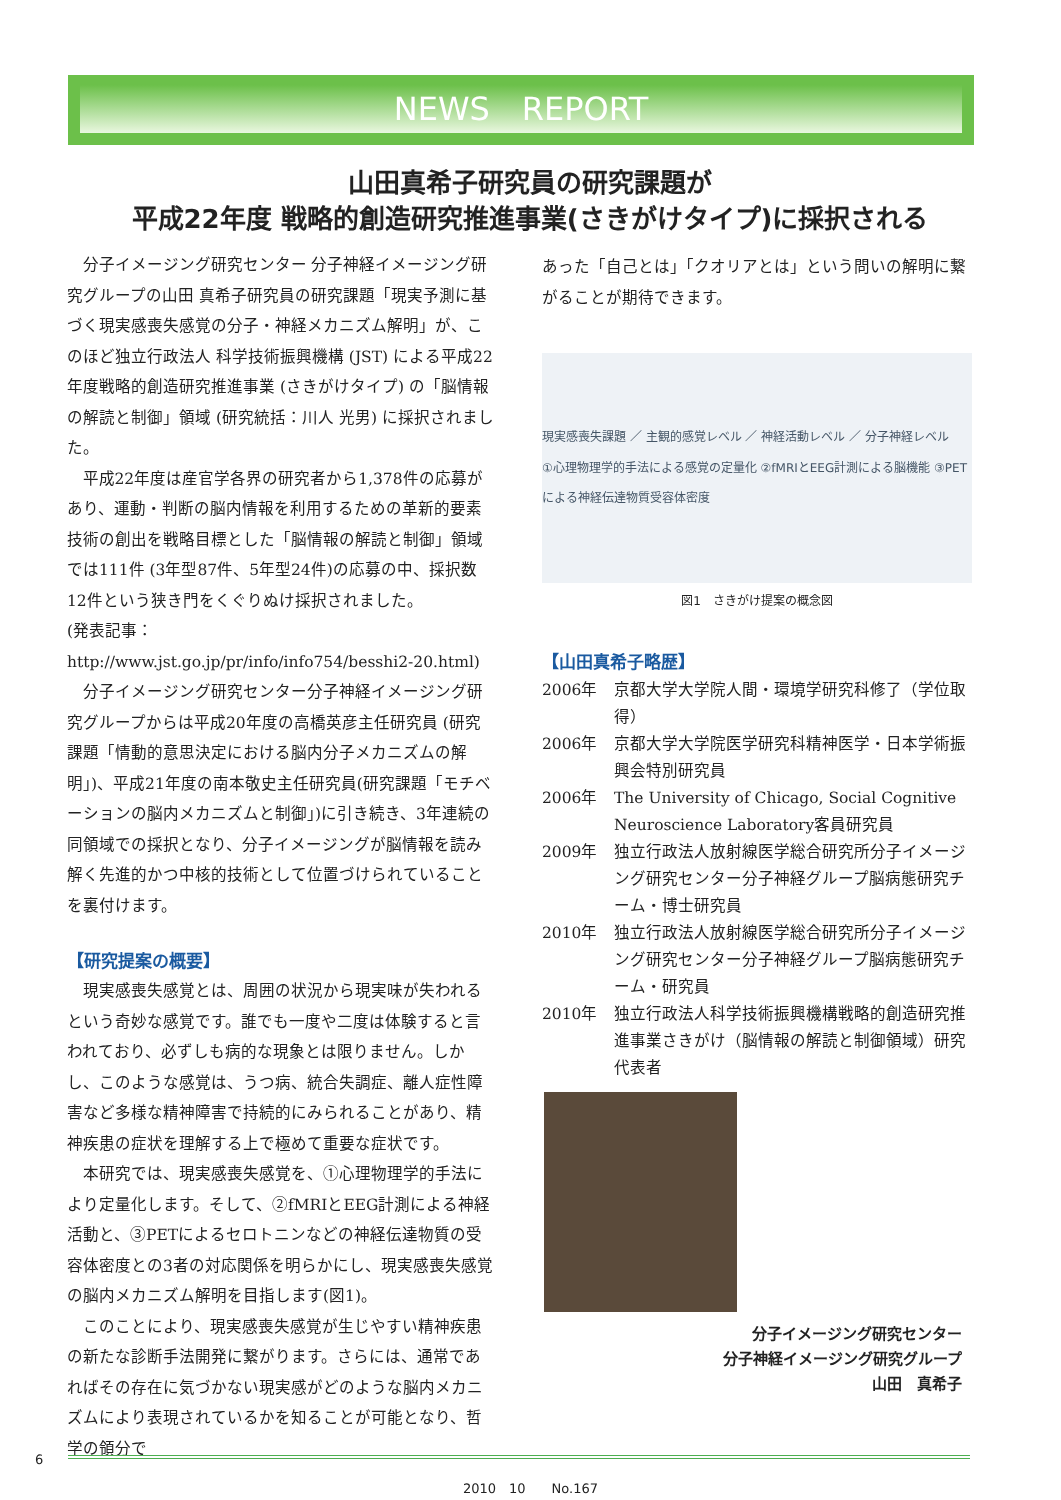NEWS　REPORT
山田真希子研究員の研究課題が
平成22年度 戦略的創造研究推進事業(さきがけタイプ)に採択される
分子イメージング研究センター 分子神経イメージング研究グループの山田 真希子研究員の研究課題「現実予測に基づく現実感喪失感覚の分子・神経メカニズム解明」が、このほど独立行政法人 科学技術振興機構 (JST) による平成22年度戦略的創造研究推進事業 (さきがけタイプ) の「脳情報の解読と制御」領域 (研究統括：川人 光男) に採択されました。
平成22年度は産官学各界の研究者から1,378件の応募があり、運動・判断の脳内情報を利用するための革新的要素技術の創出を戦略目標とした「脳情報の解読と制御」領域では111件 (3年型87件、5年型24件)の応募の中、採択数12件という狭き門をくぐりぬけ採択されました。
(発表記事：http://www.jst.go.jp/pr/info/info754/besshi2-20.html)
分子イメージング研究センター分子神経イメージング研究グループからは平成20年度の高橋英彦主任研究員 (研究課題「情動的意思決定における脳内分子メカニズムの解明」)、平成21年度の南本敬史主任研究員(研究課題「モチベーションの脳内メカニズムと制御」)に引き続き、3年連続の同領域での採択となり、分子イメージングが脳情報を読み解く先進的かつ中核的技術として位置づけられていることを裏付けます。
【研究提案の概要】
現実感喪失感覚とは、周囲の状況から現実味が失われるという奇妙な感覚です。誰でも一度や二度は体験すると言われており、必ずしも病的な現象とは限りません。しかし、このような感覚は、うつ病、統合失調症、離人症性障害など多様な精神障害で持続的にみられることがあり、精神疾患の症状を理解する上で極めて重要な症状です。
本研究では、現実感喪失感覚を、①心理物理学的手法により定量化します。そして、②fMRIとEEG計測による神経活動と、③PETによるセロトニンなどの神経伝達物質の受容体密度との3者の対応関係を明らかにし、現実感喪失感覚の脳内メカニズム解明を目指します(図1)。
このことにより、現実感喪失感覚が生じやすい精神疾患の新たな診断手法開発に繋がります。さらには、通常であればその存在に気づかない現実感がどのような脳内メカニズムにより表現されているかを知ることが可能となり、哲学の領分で
あった「自己とは」「クオリアとは」という問いの解明に繋がることが期待できます。
現実感喪失課題 ／ 主観的感覚レベル ／ 神経活動レベル ／ 分子神経レベル
①心理物理学的手法による感覚の定量化 ②fMRIとEEG計測による脳機能 ③PETによる神経伝達物質受容体密度
図1　さきがけ提案の概念図
【山田真希子略歴】
| 2006年 | 京都大学大学院人間・環境学研究科修了（学位取得） |
| 2006年 | 京都大学大学院医学研究科精神医学・日本学術振興会特別研究員 |
| 2006年 | The University of Chicago, Social Cognitive Neuroscience Laboratory客員研究員 |
| 2009年 | 独立行政法人放射線医学総合研究所分子イメージング研究センター分子神経グループ脳病態研究チーム・博士研究員 |
| 2010年 | 独立行政法人放射線医学総合研究所分子イメージング研究センター分子神経グループ脳病態研究チーム・研究員 |
| 2010年 | 独立行政法人科学技術振興機構戦略的創造研究推進事業さきがけ（脳情報の解読と制御領域）研究代表者 |
分子イメージング研究センター
分子神経イメージング研究グループ
山田　真希子
6
2010　10　　No.167